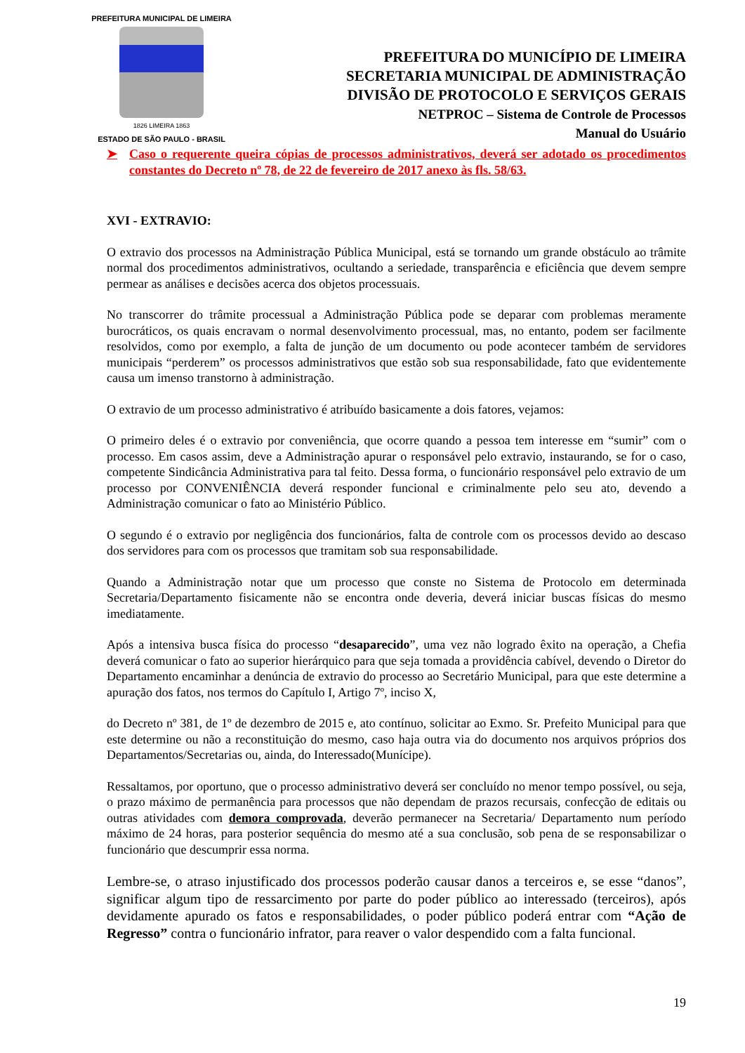PREFEITURA MUNICIPAL DE LIMEIRA
1826 LIMEIRA 1863
ESTADO DE SÃO PAULO - BRASIL
PREFEITURA DO MUNICÍPIO DE LIMEIRA
SECRETARIA MUNICIPAL DE ADMINISTRAÇÃO
DIVISÃO DE PROTOCOLO E SERVIÇOS GERAIS
NETPROC – Sistema de Controle de Processos
Manual do Usuário
➤ Caso o requerente queira cópias de processos administrativos, deverá ser adotado os procedimentos constantes do Decreto nº 78, de 22 de fevereiro de 2017 anexo às fls. 58/63.
XVI - EXTRAVIO:
O extravio dos processos na Administração Pública Municipal, está se tornando um grande obstáculo ao trâmite normal dos procedimentos administrativos, ocultando a seriedade, transparência e eficiência que devem sempre permear as análises e decisões acerca dos objetos processuais.
No transcorrer do trâmite processual a Administração Pública pode se deparar com problemas meramente burocráticos, os quais encravam o normal desenvolvimento processual, mas, no entanto, podem ser facilmente resolvidos, como por exemplo, a falta de junção de um documento ou pode acontecer também de servidores municipais “perderem” os processos administrativos que estão sob sua responsabilidade, fato que evidentemente causa um imenso transtorno à administração.
O extravio de um processo administrativo é atribuído basicamente a dois fatores, vejamos:
O primeiro deles é o extravio por conveniência, que ocorre quando a pessoa tem interesse em “sumir” com o processo. Em casos assim, deve a Administração apurar o responsável pelo extravio, instaurando, se for o caso, competente Sindicância Administrativa para tal feito. Dessa forma, o funcionário responsável pelo extravio de um processo por CONVENIÊNCIA deverá responder funcional e criminalmente pelo seu ato, devendo a Administração comunicar o fato ao Ministério Público.
O segundo é o extravio por negligência dos funcionários, falta de controle com os processos devido ao descaso dos servidores para com os processos que tramitam sob sua responsabilidade.
Quando a Administração notar que um processo que conste no Sistema de Protocolo em determinada Secretaria/Departamento fisicamente não se encontra onde deveria, deverá iniciar buscas físicas do mesmo imediatamente.
Após a intensiva busca física do processo “desaparecido”, uma vez não logrado êxito na operação, a Chefia deverá comunicar o fato ao superior hierárquico para que seja tomada a providência cabível, devendo o Diretor do Departamento encaminhar a denúncia de extravio do processo ao Secretário Municipal, para que este determine a apuração dos fatos, nos termos do Capítulo I, Artigo 7º, inciso X,
do Decreto nº 381, de 1º de dezembro de 2015 e, ato contínuo, solicitar ao Exmo. Sr. Prefeito Municipal para que este determine ou não a reconstituição do mesmo, caso haja outra via do documento nos arquivos próprios dos Departamentos/Secretarias ou, ainda, do Interessado(Munícipe).
Ressaltamos, por oportuno, que o processo administrativo deverá ser concluído no menor tempo possível, ou seja, o prazo máximo de permanência para processos que não dependam de prazos recursais, confecção de editais ou outras atividades com demora comprovada, deverão permanecer na Secretaria/ Departamento num período máximo de 24 horas, para posterior sequência do mesmo até a sua conclusão, sob pena de se responsabilizar o funcionário que descumprir essa norma.
Lembre-se, o atraso injustificado dos processos poderão causar danos a terceiros e, se esse “danos”, significar algum tipo de ressarcimento por parte do poder público ao interessado (terceiros), após devidamente apurado os fatos e responsabilidades, o poder público poderá entrar com “Ação de Regresso” contra o funcionário infrator, para reaver o valor despendido com a falta funcional.
19